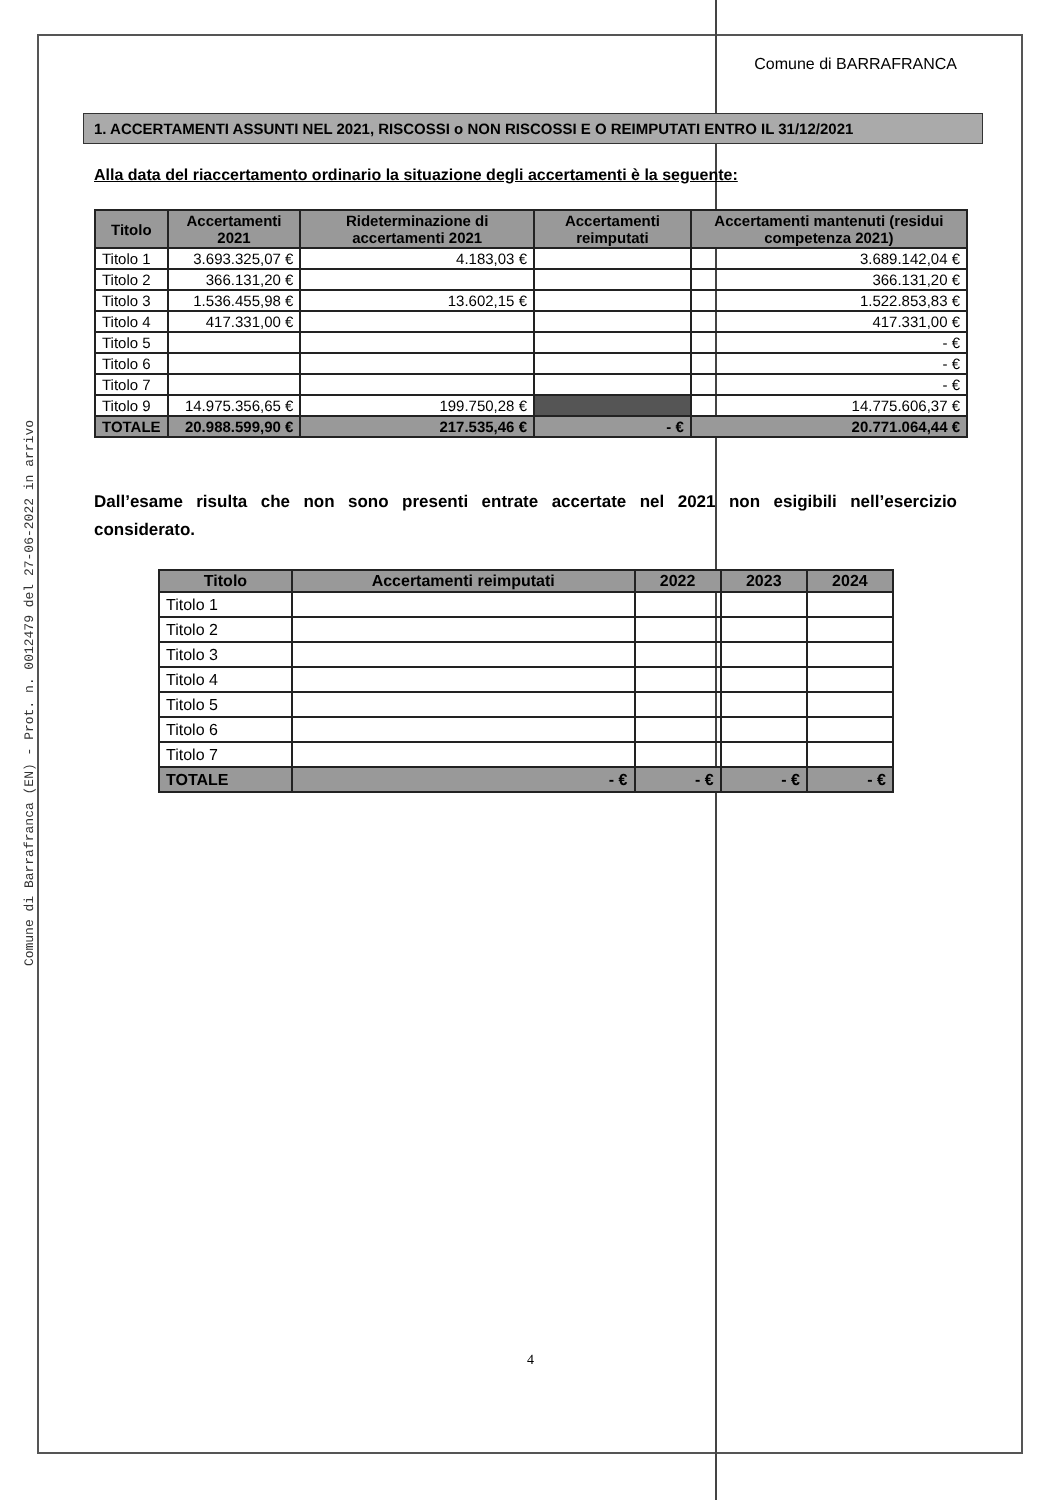Comune di Barrafranca (EN) - Prot. n. 0012479 del 27-06-2022 in arrivo
Comune di BARRAFRANCA
1. ACCERTAMENTI ASSUNTI NEL 2021, RISCOSSI o NON RISCOSSI E O REIMPUTATI ENTRO IL 31/12/2021
Alla data del riaccertamento ordinario la situazione degli accertamenti è la seguente:
| Titolo | Accertamenti 2021 | Rideterminazione di accertamenti 2021 | Accertamenti reimputati | Accertamenti mantenuti (residui competenza 2021) |
| --- | --- | --- | --- | --- |
| Titolo 1 | 3.693.325,07 € | 4.183,03 € | | 3.689.142,04 € |
| Titolo 2 | 366.131,20 € | | | 366.131,20 € |
| Titolo 3 | 1.536.455,98 € | 13.602,15 € | | 1.522.853,83 € |
| Titolo 4 | 417.331,00 € | | | 417.331,00 € |
| Titolo 5 | | | | - € |
| Titolo 6 | | | | - € |
| Titolo 7 | | | | - € |
| Titolo 9 | 14.975.356,65 € | 199.750,28 € | | 14.775.606,37 € |
| TOTALE | 20.988.599,90 € | 217.535,46 € | - € | 20.771.064,44 € |
Dall’esame risulta che non sono presenti entrate accertate nel 2021 non esigibili nell’esercizio considerato.
| Titolo | Accertamenti reimputati | 2022 | 2023 | 2024 |
| --- | --- | --- | --- | --- |
| Titolo 1 | | | | |
| Titolo 2 | | | | |
| Titolo 3 | | | | |
| Titolo 4 | | | | |
| Titolo 5 | | | | |
| Titolo 6 | | | | |
| Titolo 7 | | | | |
| TOTALE | - € | - € | - € | - € |
4